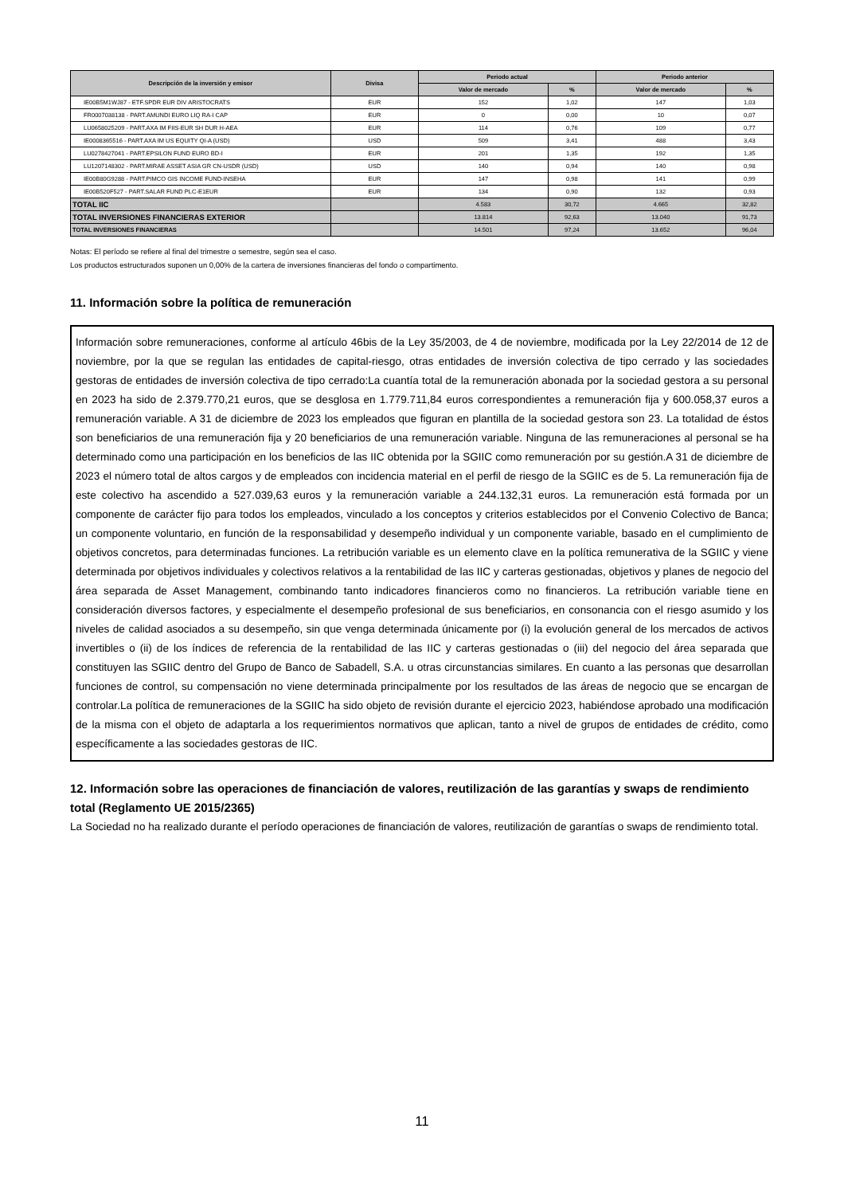| Descripción de la inversión y emisor | Divisa | Periodo actual | | Periodo anterior | |
| --- | --- | --- | --- | --- | --- |
| | | Valor de mercado | % | Valor de mercado | % |
| IE00B5M1WJ87 - ETF.SPDR EUR DIV ARISTOCRATS | EUR | 152 | 1,02 | 147 | 1,03 |
| FR0007038138 - PART.AMUNDI EURO LIQ RA-I CAP | EUR | 0 | 0,00 | 10 | 0,07 |
| LU0658025209 - PART.AXA IM FIIS-EUR SH DUR H-AEA | EUR | 114 | 0,76 | 109 | 0,77 |
| IE0008365516 - PART.AXA IM US EQUITY QI-A (USD) | USD | 509 | 3,41 | 488 | 3,43 |
| LU0278427041 - PART.EPSILON FUND EURO BD-I | EUR | 201 | 1,35 | 192 | 1,35 |
| LU1207148302 - PART.MIRAE ASSET ASIA GR CN-USDR (USD) | USD | 140 | 0,94 | 140 | 0,98 |
| IE00B80G9288 - PART.PIMCO GIS INCOME FUND-INSEHA | EUR | 147 | 0,98 | 141 | 0,99 |
| IE00B520F527 - PART.SALAR FUND PLC-E1EUR | EUR | 134 | 0,90 | 132 | 0,93 |
| TOTAL IIC | | 4.583 | 30,72 | 4.665 | 32,82 |
| TOTAL INVERSIONES FINANCIERAS EXTERIOR | | 13.814 | 92,63 | 13.040 | 91,73 |
| TOTAL INVERSIONES FINANCIERAS | | 14.501 | 97,24 | 13.652 | 96,04 |
Notas: El período se refiere al final del trimestre o semestre, según sea el caso.
Los productos estructurados suponen un 0,00% de la cartera de inversiones financieras del fondo o compartimento.
11. Información sobre la política de remuneración
Información sobre remuneraciones, conforme al artículo 46bis de la Ley 35/2003, de 4 de noviembre, modificada por la Ley 22/2014 de 12 de noviembre, por la que se regulan las entidades de capital-riesgo, otras entidades de inversión colectiva de tipo cerrado y las sociedades gestoras de entidades de inversión colectiva de tipo cerrado:La cuantía total de la remuneración abonada por la sociedad gestora a su personal en 2023 ha sido de 2.379.770,21 euros, que se desglosa en 1.779.711,84 euros correspondientes a remuneración fija y 600.058,37 euros a remuneración variable. A 31 de diciembre de 2023 los empleados que figuran en plantilla de la sociedad gestora son 23. La totalidad de éstos son beneficiarios de una remuneración fija y 20 beneficiarios de una remuneración variable. Ninguna de las remuneraciones al personal se ha determinado como una participación en los beneficios de las IIC obtenida por la SGIIC como remuneración por su gestión.A 31 de diciembre de 2023 el número total de altos cargos y de empleados con incidencia material en el perfil de riesgo de la SGIIC es de 5. La remuneración fija de este colectivo ha ascendido a 527.039,63 euros y la remuneración variable a 244.132,31 euros. La remuneración está formada por un componente de carácter fijo para todos los empleados, vinculado a los conceptos y criterios establecidos por el Convenio Colectivo de Banca; un componente voluntario, en función de la responsabilidad y desempeño individual y un componente variable, basado en el cumplimiento de objetivos concretos, para determinadas funciones. La retribución variable es un elemento clave en la política remunerativa de la SGIIC y viene determinada por objetivos individuales y colectivos relativos a la rentabilidad de las IIC y carteras gestionadas, objetivos y planes de negocio del área separada de Asset Management, combinando tanto indicadores financieros como no financieros. La retribución variable tiene en consideración diversos factores, y especialmente el desempeño profesional de sus beneficiarios, en consonancia con el riesgo asumido y los niveles de calidad asociados a su desempeño, sin que venga determinada únicamente por (i) la evolución general de los mercados de activos invertibles o (ii) de los índices de referencia de la rentabilidad de las IIC y carteras gestionadas o (iii) del negocio del área separada que constituyen las SGIIC dentro del Grupo de Banco de Sabadell, S.A. u otras circunstancias similares. En cuanto a las personas que desarrollan funciones de control, su compensación no viene determinada principalmente por los resultados de las áreas de negocio que se encargan de controlar.La política de remuneraciones de la SGIIC ha sido objeto de revisión durante el ejercicio 2023, habiéndose aprobado una modificación de la misma con el objeto de adaptarla a los requerimientos normativos que aplican, tanto a nivel de grupos de entidades de crédito, como específicamente a las sociedades gestoras de IIC.
12. Información sobre las operaciones de financiación de valores, reutilización de las garantías y swaps de rendimiento total (Reglamento UE 2015/2365)
La Sociedad no ha realizado durante el período operaciones de financiación de valores, reutilización de garantías o swaps de rendimiento total.
11